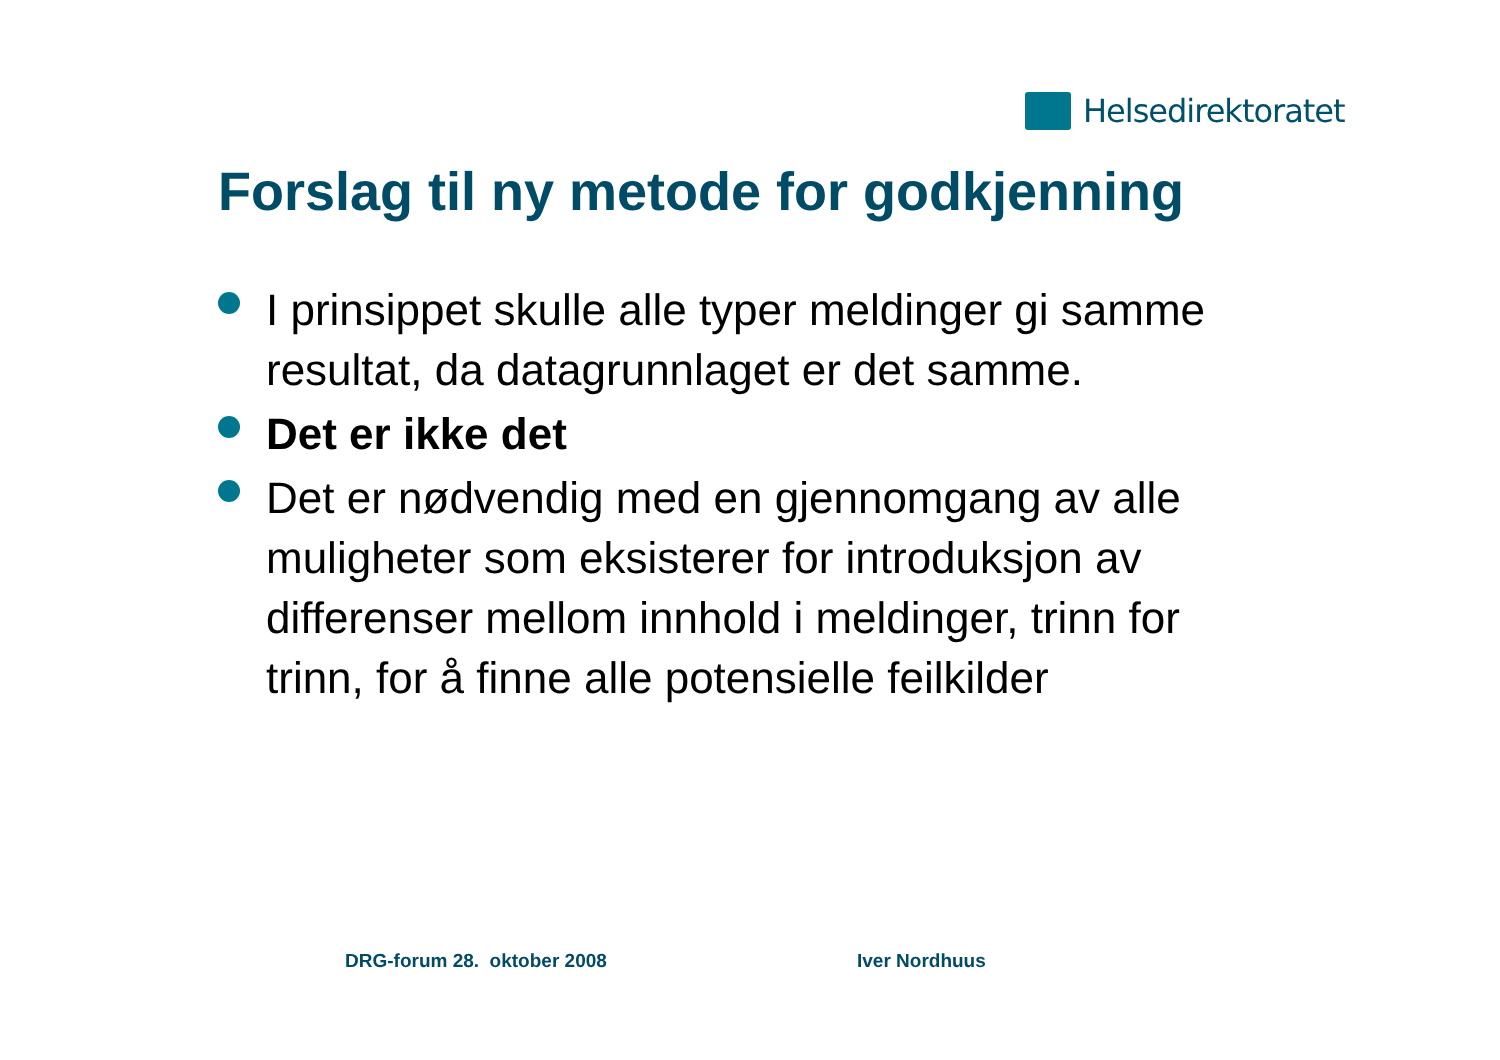Helsedirektoratet
Forslag til ny metode for godkjenning
I prinsippet skulle alle typer meldinger gi samme resultat, da datagrunnlaget er det samme.
Det er ikke det
Det er nødvendig med en gjennomgang av alle muligheter som eksisterer for introduksjon av differenser mellom innhold i meldinger, trinn for trinn, for å finne alle potensielle feilkilder
DRG-forum 28. oktober 2008 Iver Nordhuus